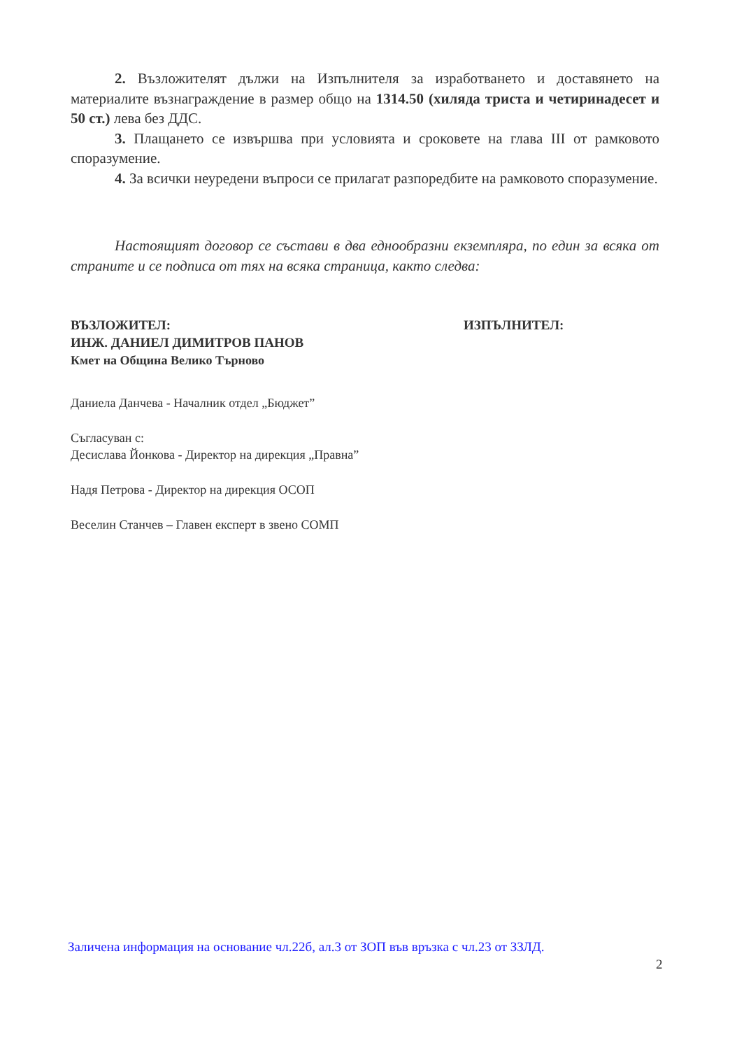2. Възложителят дължи на Изпълнителя за изработването и доставянето на материалите възнаграждение в размер общо на 1314.50 (хиляда триста и четиринадесет и 50 ст.) лева без ДДС.
3. Плащането се извършва при условията и сроковете на глава III от рамковото споразумение.
4. За всички неуредени въпроси се прилагат разпоредбите на рамковото споразумение.
Настоящият договор се състави в два еднообразни екземпляра, по един за всяка от страните и се подписа от тях на всяка страница, както следва:
ВЪЗЛОЖИТЕЛ:
ИНЖ. ДАНИЕЛ ДИМИТРОВ ПАНОВ
Кмет на Община Велико Търново
ИЗПЪЛНИТЕЛ:
Даниела Данчева - Началник отдел „Бюджет”
Съгласуван с:
Десислава Йонкова - Директор на дирекция „Правна”
Надя Петрова - Директор на дирекция ОСОП
Веселин Станчев – Главен експерт в звено СОМП
Заличена информация на основание чл.22б, ал.3 от ЗОП във връзка с чл.23 от ЗЗЛД.
2